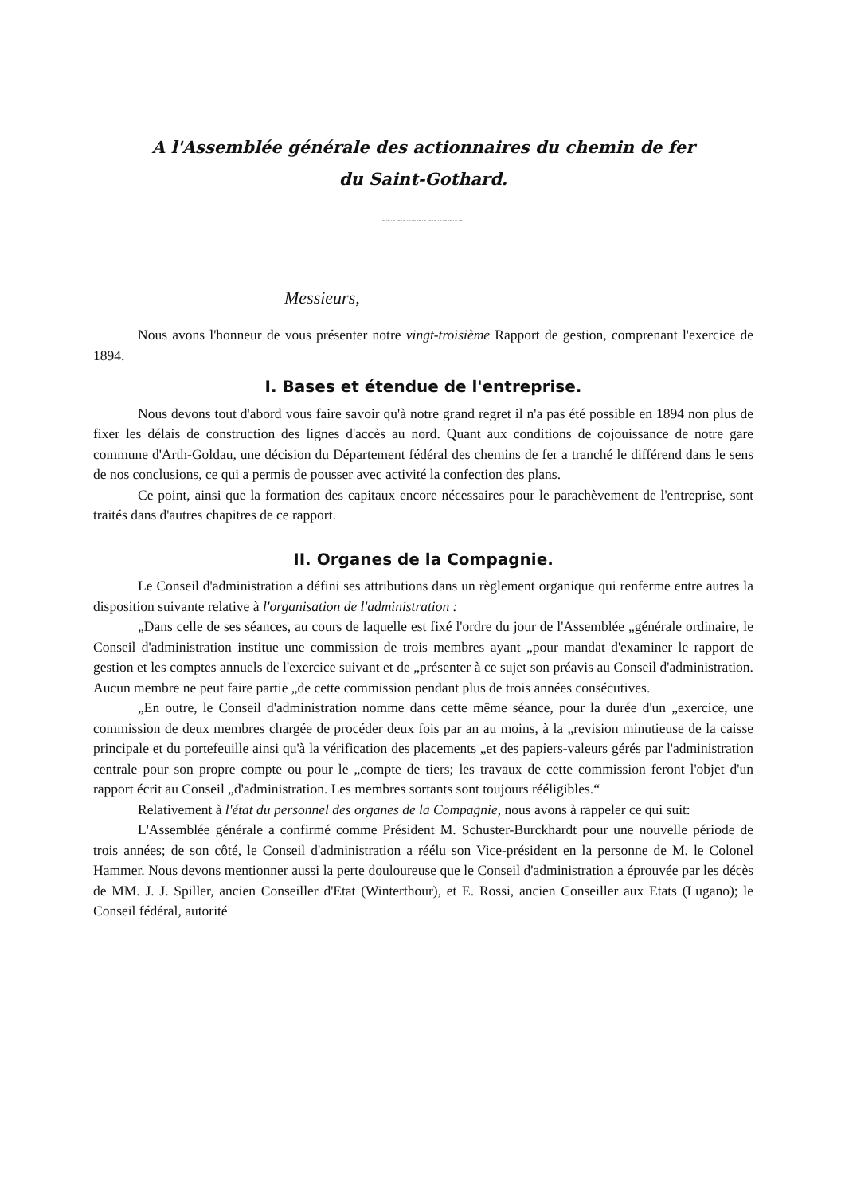A l'Assemblée générale des actionnaires du chemin de fer
du Saint-Gothard.
~~~~~~~~~~~~~~~~
Messieurs,
Nous avons l'honneur de vous présenter notre vingt-troisième Rapport de gestion, comprenant l'exercice de 1894.
I. Bases et étendue de l'entreprise.
Nous devons tout d'abord vous faire savoir qu'à notre grand regret il n'a pas été possible en 1894 non plus de fixer les délais de construction des lignes d'accès au nord. Quant aux conditions de cojouissance de notre gare commune d'Arth-Goldau, une décision du Département fédéral des chemins de fer a tranché le différend dans le sens de nos conclusions, ce qui a permis de pousser avec activité la confection des plans.
Ce point, ainsi que la formation des capitaux encore nécessaires pour le parachèvement de l'entreprise, sont traités dans d'autres chapitres de ce rapport.
II. Organes de la Compagnie.
Le Conseil d'administration a défini ses attributions dans un règlement organique qui renferme entre autres la disposition suivante relative à l'organisation de l'administration :
„Dans celle de ses séances, au cours de laquelle est fixé l'ordre du jour de l'Assemblée „générale ordinaire, le Conseil d'administration institue une commission de trois membres ayant „pour mandat d'examiner le rapport de gestion et les comptes annuels de l'exercice suivant et de „présenter à ce sujet son préavis au Conseil d'administration. Aucun membre ne peut faire partie „de cette commission pendant plus de trois années consécutives.
„En outre, le Conseil d'administration nomme dans cette même séance, pour la durée d'un „exercice, une commission de deux membres chargée de procéder deux fois par an au moins, à la „revision minutieuse de la caisse principale et du portefeuille ainsi qu'à la vérification des placements „et des papiers-valeurs gérés par l'administration centrale pour son propre compte ou pour le „compte de tiers; les travaux de cette commission feront l'objet d'un rapport écrit au Conseil „d'administration. Les membres sortants sont toujours rééligibles.“
Relativement à l'état du personnel des organes de la Compagnie, nous avons à rappeler ce qui suit:
L'Assemblée générale a confirmé comme Président M. Schuster-Burckhardt pour une nouvelle période de trois années; de son côté, le Conseil d'administration a réélu son Vice-président en la personne de M. le Colonel Hammer. Nous devons mentionner aussi la perte douloureuse que le Conseil d'administration a éprouvée par les décès de MM. J. J. Spiller, ancien Conseiller d'Etat (Winterthour), et E. Rossi, ancien Conseiller aux Etats (Lugano); le Conseil fédéral, autorité